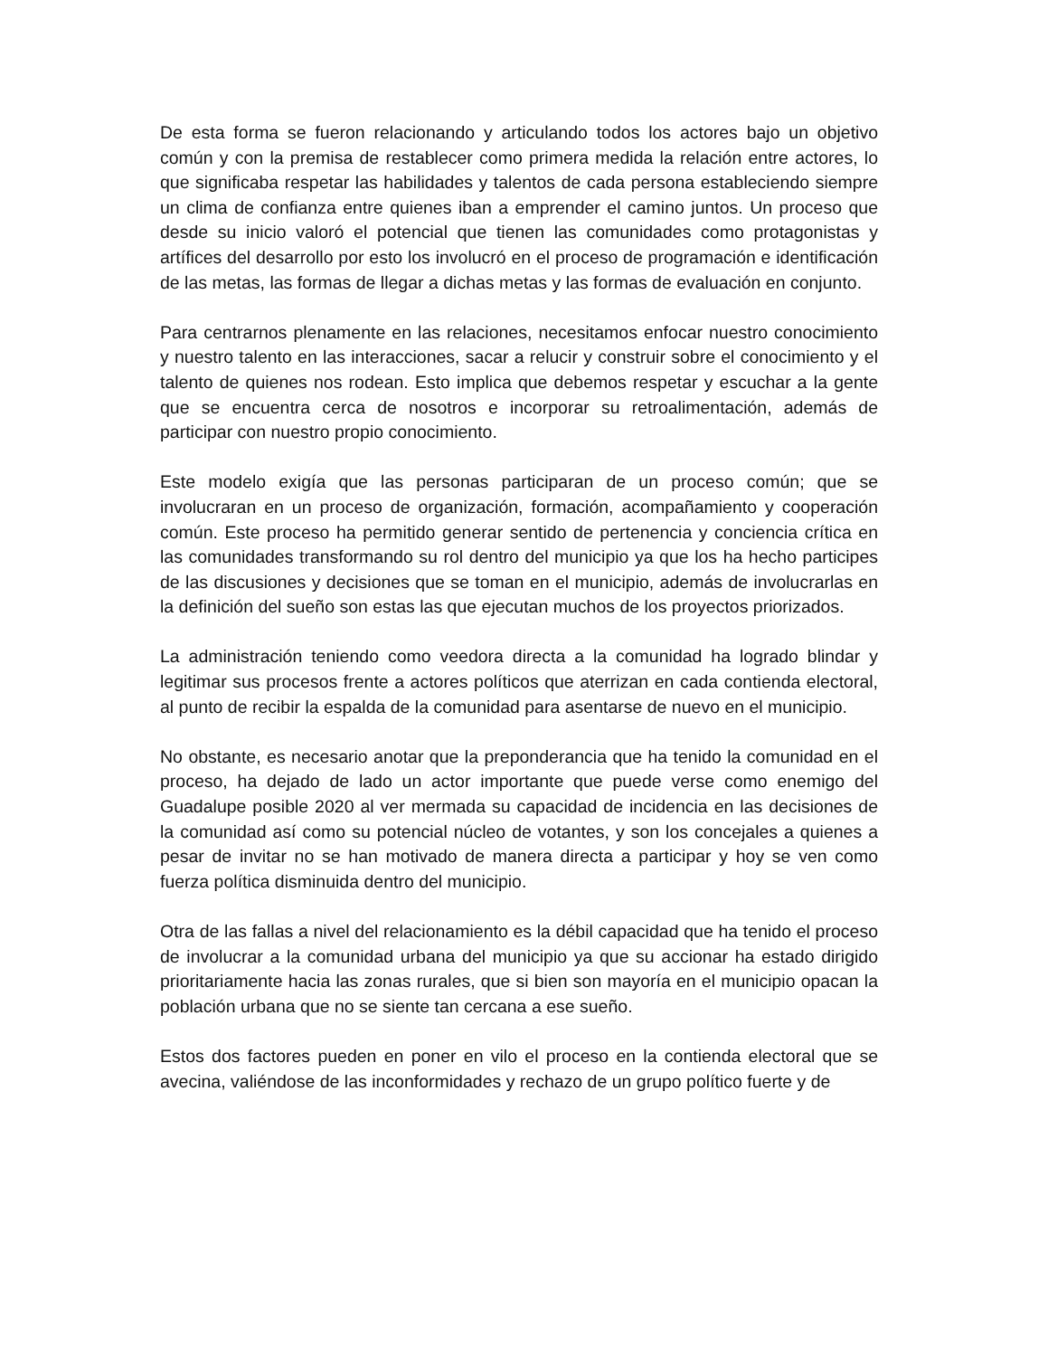De esta forma se fueron relacionando y articulando todos los actores bajo un objetivo común y con la premisa de restablecer como primera medida la relación entre actores, lo que significaba respetar las habilidades y talentos de cada persona estableciendo siempre un clima de confianza entre quienes iban a emprender el camino juntos. Un proceso que desde su inicio valoró el potencial que tienen las comunidades como protagonistas y artífices del desarrollo por esto los involucró en el proceso de programación e identificación de las metas, las formas de llegar a dichas metas y las formas de evaluación en conjunto.
Para centrarnos plenamente en las relaciones, necesitamos enfocar nuestro conocimiento y nuestro talento en las interacciones, sacar a relucir y construir sobre el conocimiento y el talento de quienes nos rodean. Esto implica que debemos respetar y escuchar a la gente que se encuentra cerca de nosotros e incorporar su retroalimentación, además de participar con nuestro propio conocimiento.
Este modelo exigía que las personas participaran de un proceso común; que se involucraran en un proceso de organización, formación, acompañamiento y cooperación común. Este proceso ha permitido generar sentido de pertenencia y conciencia crítica en las comunidades transformando su rol dentro del municipio ya que los ha hecho participes de las discusiones y decisiones que se toman en el municipio, además de involucrarlas en la definición del sueño son estas las que ejecutan muchos de los proyectos priorizados.
La administración teniendo como veedora directa a la comunidad ha logrado blindar y legitimar sus procesos frente a actores políticos que aterrizan en cada contienda electoral, al punto de recibir la espalda de la comunidad para asentarse de nuevo en el municipio.
No obstante, es necesario anotar que la preponderancia que ha tenido la comunidad en el proceso, ha dejado de lado un actor importante que puede verse como enemigo del Guadalupe posible 2020 al ver mermada su capacidad de incidencia en las decisiones de la comunidad así como su potencial núcleo de votantes, y son los concejales a quienes a pesar de invitar no se han motivado de manera directa a participar y hoy se ven como fuerza política disminuida dentro del municipio.
Otra de las fallas a nivel del relacionamiento es la débil capacidad que ha tenido el proceso de involucrar a la comunidad urbana del municipio ya que su accionar ha estado dirigido prioritariamente hacia las zonas rurales, que si bien son mayoría en el municipio opacan la población urbana que no se siente tan cercana a ese sueño.
Estos dos factores pueden en poner en vilo el proceso en la contienda electoral que se avecina, valiéndose de las inconformidades y rechazo de un grupo político fuerte y de